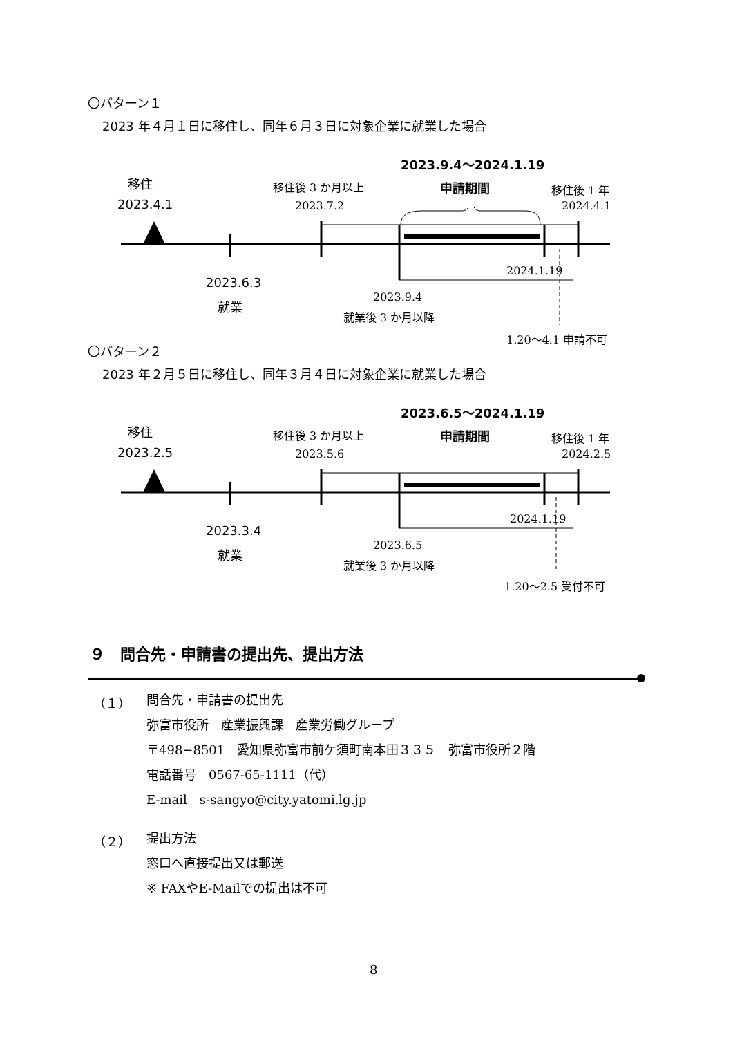〇パターン１
2023 年４月１日に移住し、同年６月３日に対象企業に就業した場合
2023.9.4〜2024.1.19
移住 移住後 3 か月以上 申請期間 移住後 1 年
2023.4.1 2023.7.2 2024.4.1
2024.1.19
2023.6.3
就業
2023.9.4
就業後 3 か月以降
1.20〜4.1 申請不可
〇パターン２
2023 年２月５日に移住し、同年３月４日に対象企業に就業した場合
2023.6.5〜2024.1.19
移住 移住後 3 か月以上 申請期間 移住後 1 年
2023.2.5 2023.5.6 2024.2.5
2024.1.19
2023.3.4
就業
2023.6.5
就業後 3 か月以降
1.20〜2.5 受付不可
９　問合先・申請書の提出先、提出方法
（１） 問合先・申請書の提出先
弥富市役所　産業振興課　産業労働グループ
〒498−8501　愛知県弥富市前ケ須町南本田３３５　弥富市役所２階
電話番号　0567-65-1111（代）
E-mail　s-sangyo@city.yatomi.lg.jp
（２） 提出方法
窓口へ直接提出又は郵送
※ FAXやE-Mailでの提出は不可
8